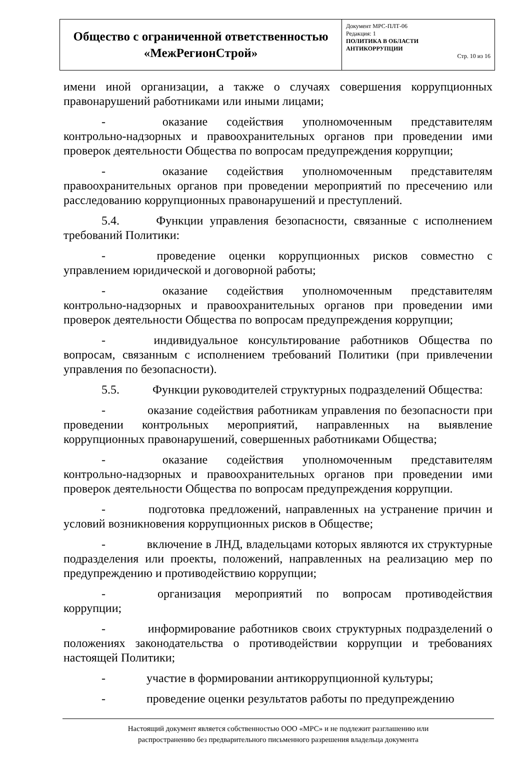| Общество с ограниченной ответственностью «МежРегионСтрой» | Документ МРС-ПЛТ-06 Редакция: 1 ПОЛИТИКА В ОБЛАСТИ АНТИКОРРУПЦИИ Стр. 10 из 16 |
имени иной организации, а также о случаях совершения коррупционных правонарушений работниками или иными лицами;
- оказание содействия уполномоченным представителям контрольно-надзорных и правоохранительных органов при проведении ими проверок деятельности Общества по вопросам предупреждения коррупции;
- оказание содействия уполномоченным представителям правоохранительных органов при проведении мероприятий по пресечению или расследованию коррупционных правонарушений и преступлений.
5.4. Функции управления безопасности, связанные с исполнением требований Политики:
- проведение оценки коррупционных рисков совместно с управлением юридической и договорной работы;
- оказание содействия уполномоченным представителям контрольно-надзорных и правоохранительных органов при проведении ими проверок деятельности Общества по вопросам предупреждения коррупции;
- индивидуальное консультирование работников Общества по вопросам, связанным с исполнением требований Политики (при привлечении управления по безопасности).
5.5. Функции руководителей структурных подразделений Общества:
- оказание содействия работникам управления по безопасности при проведении контрольных мероприятий, направленных на выявление коррупционных правонарушений, совершенных работниками Общества;
- оказание содействия уполномоченным представителям контрольно-надзорных и правоохранительных органов при проведении ими проверок деятельности Общества по вопросам предупреждения коррупции.
- подготовка предложений, направленных на устранение причин и условий возникновения коррупционных рисков в Обществе;
- включение в ЛНД, владельцами которых являются их структурные подразделения или проекты, положений, направленных на реализацию мер по предупреждению и противодействию коррупции;
- организация мероприятий по вопросам противодействия коррупции;
- информирование работников своих структурных подразделений о положениях законодательства о противодействии коррупции и требованиях настоящей Политики;
- участие в формировании антикоррупционной культуры;
- проведение оценки результатов работы по предупреждению
Настоящий документ является собственностью ООО «МРС» и не подлежит разглашению или
распространению без предварительного письменного разрешения владельца документа